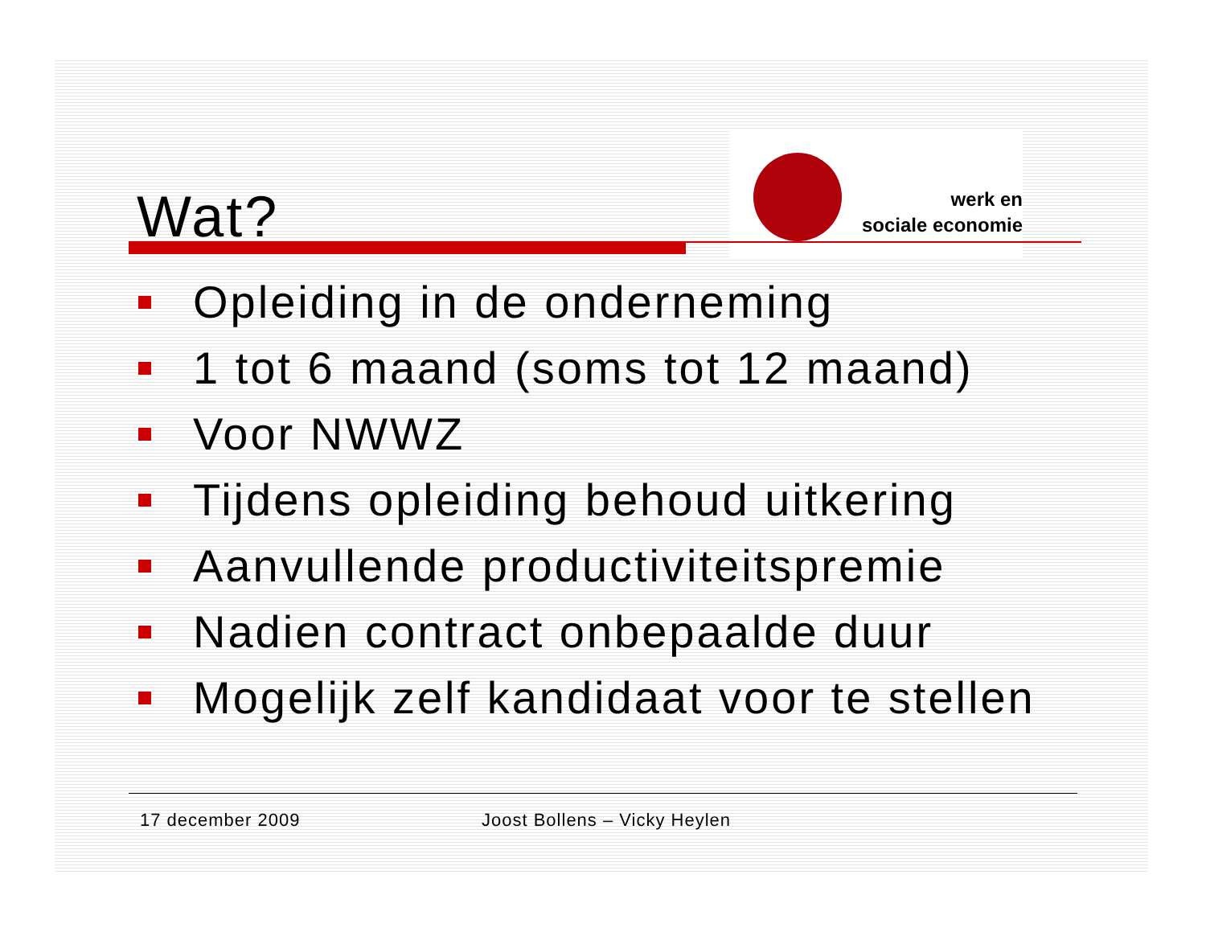Wat?
werk en
sociale economie
Opleiding in de onderneming
1 tot 6 maand (soms tot 12 maand)
Voor NWWZ
Tijdens opleiding behoud uitkering
Aanvullende productiviteitspremie
Nadien contract onbepaalde duur
Mogelijk zelf kandidaat voor te stellen
17 december 2009 Joost Bollens – Vicky Heylen